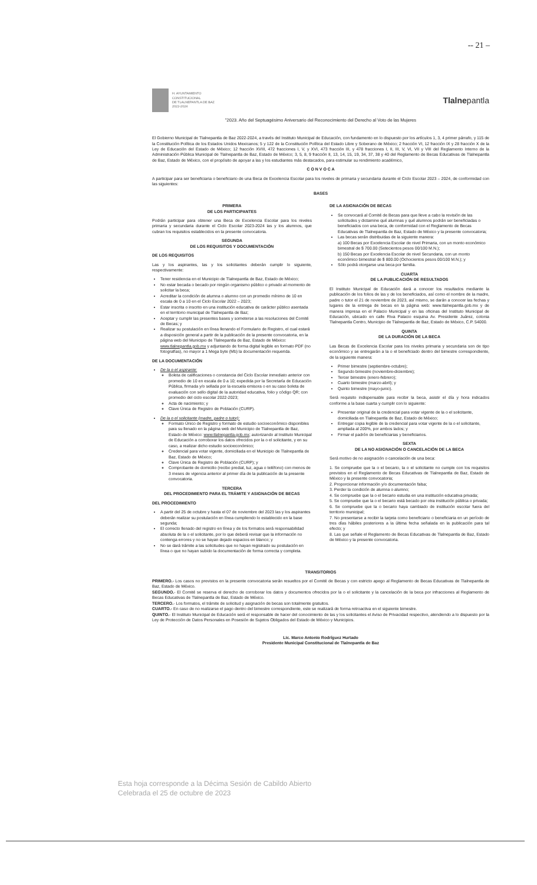-- 21 –
H. AYUNTAMIENTO
CONSTITUCIONAL
DE TLALNEPANTLA DE BAZ
2022-2024
Tlalnepantla
"2023. Año del Septuagésimo Aniversario del Reconocimiento del Derecho al Voto de las Mujeres
El Gobierno Municipal de Tlalnepantla de Baz 2022-2024, a través del Instituto Municipal de Educación, con fundamento en lo dispuesto por los artículos 1, 3, 4 primer párrafo, y 115 de la Constitución Política de los Estados Unidos Mexicanos; 5 y 122 de la Constitución Política del Estado Libre y Soberano de México; 2 fracción VI, 12 fracción IX y 28 fracción X de la Ley de Educación del Estado de México; 12 fracción XVIII, 472 fracciones I, V, y XVI, 473 fracción III, y 478 fracciones I, II, III, V, VI, VII y VIII del Reglamento Interno de la Administración Pública Municipal de Tlalnepantla de Baz, Estado de México; 3, 5, 8, 9 fracción II, 13, 14, 15, 19, 34, 37, 38 y 40 del Reglamento de Becas Educativas de Tlalnepantla de Baz, Estado de México, con el propósito de apoyar a las y los estudiantes más destacados, para estimular su rendimiento académico,
C O N V O C A
A participar para ser beneficiaria o beneficiario de una Beca de Excelencia Escolar para los niveles de primaria y secundaria durante el Ciclo Escolar 2023 – 2024, de conformidad con las siguientes:
BASES
PRIMERA
DE LOS PARTICIPANTES
Podrán participar para obtener una Beca de Excelencia Escolar para los niveles primaria y secundaria durante el Ciclo Escolar 2023-2024 las y los alumnos, que cubran los requisitos establecidos en la presente convocatoria.
SEGUNDA
DE LOS REQUISITOS Y DOCUMENTACIÓN
DE LOS REQUISITOS
Las y los aspirantes, las y los solicitantes deberán cumplir lo siguiente, respectivamente:
Tener residencia en el Municipio de Tlalnepantla de Baz, Estado de México;
No estar becada o becado por ningún organismo público o privado al momento de solicitar la beca;
Acreditar la condición de alumna o alumno con un promedio mínimo de 10 en escala de 0 a 10 en el Ciclo Escolar 2022 – 2023;
Estar inscrita o inscrito en una institución educativa de carácter público asentada en el territorio municipal de Tlalnepantla de Baz;
Aceptar y cumplir las presentes bases y someterse a las resoluciones del Comité de Becas; y
Realizar su postulación en línea llenando el Formulario de Registro, el cual estará a disposición general a partir de la publicación de la presente convocatoria, en la página web del Municipio de Tlalnepantla de Baz, Estado de México: www.tlalnepantla.gob.mx y adjuntando de forma digital legible en formato PDF (no fotografías), no mayor a 1 Mega byte (Mb) la documentación requerida.
DE LA DOCUMENTACIÓN
De la o el aspirante:
Boleta de calificaciones o constancia del Ciclo Escolar inmediato anterior con promedio de 10 en escala de 0 a 10; expedida por la Secretaría de Educación Pública, firmada y/o sellada por la escuela emisora o en su caso boleta de evaluación con sello digital de la autoridad educativa, folio y código QR; con promedio del ciclo escolar 2022-2023;
Acta de nacimiento; y
Clave Única de Registro de Población (CURP).
De la o el solicitante (madre, padre o tutor):
Formato Único de Registro y formato de estudio socioeconómico disponibles para su llenado en la página web del Municipio de Tlalnepantla de Baz, Estado de México: www.tlalnepantla.gob.mx; autorizando al Instituto Municipal de Educación a corroborar los datos ofrecidos por la o el solicitante, y en su caso, a realizar dicho estudio socioeconómico;
Credencial para votar vigente, domiciliada en el Municipio de Tlalnepantla de Baz, Estado de México;
Clave Única de Registro de Población (CURP); y
Comprobante de domicilio (recibo predial, luz, agua o teléfono) con menos de 3 meses de vigencia anterior al primer día de la publicación de la presente convocatoria.
TERCERA
DEL PROCEDIMIENTO PARA EL TRÁMITE Y ASIGNACIÓN DE BECAS
DEL PROCEDIMIENTO
A partir del 25 de octubre y hasta el 07 de noviembre del 2023 las y los aspirantes deberán realizar su postulación en línea cumpliendo lo establecido en la base segunda;
El correcto llenado del registro en línea y de los formatos será responsabilidad absoluta de la o el solicitante, por lo que deberá revisar que la información no contenga errores y no se hayan dejado espacios en blanco; y
No se dará trámite a las solicitudes que no hayan registrado su postulación en línea o que no hayan subido la documentación de forma correcta y completa.
DE LA ASIGNACIÓN DE BECAS
Se convocará al Comité de Becas para que lleve a cabo la revisión de las solicitudes y dictamine qué alumnas y qué alumnos podrán ser beneficiadas o beneficiados con una beca, de conformidad con el Reglamento de Becas Educativas de Tlalnepantla de Baz, Estado de México y la presente convocatoria;
Las becas serán distribuidas de la siguiente manera:
a) 100 Becas por Excelencia Escolar de nivel Primaria, con un monto económico bimestral de $ 700.00 (Setecientos pesos 00/100 M.N.);
b) 150 Becas por Excelencia Escolar de nivel Secundaria, con un monto económico bimestral de $ 800.00 (Ochocientos pesos 00/100 M.N.); y
Sólo podrá otorgarse una beca por familia.
CUARTA
DE LA PUBLICACIÓN DE RESULTADOS
El Instituto Municipal de Educación dará a conocer los resultados mediante la publicación de los folios de las y de los beneficiados, así como el nombre de la madre, padre o tutor el 21 de noviembre de 2023, así mismo, se darán a conocer las fechas y lugares de la entrega de becas en la página web: www.tlalnepantla.gob.mx y de manera impresa en el Palacio Municipal y en las oficinas del Instituto Municipal de Educación, ubicado en calle Riva Palacio esquina Av. Presidente Juárez, colonia Tlalnepantla Centro, Municipio de Tlalnepantla de Baz, Estado de México, C.P. 54000.
QUINTA
DE LA DURACIÓN DE LA BECA
Las Becas de Excelencia Escolar para los niveles primaria y secundaria son de tipo económico y se entregarán a la o el beneficiado dentro del bimestre correspondiente, de la siguiente manera:
Primer bimestre (septiembre-octubre);
Segundo bimestre (noviembre-diciembre);
Tercer bimestre (enero-febrero);
Cuarto bimestre (marzo-abril); y
Quinto bimestre (mayo-junio).
Será requisito indispensable para recibir la beca, asistir el día y hora indicados conforme a la base cuarta y cumplir con lo siguiente:
Presentar original de la credencial para votar vigente de la o el solicitante, domiciliada en Tlalnepantla de Baz, Estado de México;
Entregar copia legible de la credencial para votar vigente de la o el solicitante, ampliada al 200%, por ambos lados; y
Firmar el padrón de beneficiarias y beneficiarios.
SEXTA
DE LA NO ASIGNACIÓN O CANCELACIÓN DE LA BECA
Será motivo de no asignación o cancelación de una beca:
1. Se compruebe que la o el becario, la o el solicitante no cumple con los requisitos previstos en el Reglamento de Becas Educativas de Tlalnepantla de Baz, Estado de México y la presente convocatoria;
2. Proporcionar información y/o documentación falsa;
3. Perder la condición de alumna o alumno;
4. Se compruebe que la o el becario estudia en una institución educativa privada;
5. Se compruebe que la o el becario está becado por otra institución pública o privada;
6. Se compruebe que la o becario haya cambiado de institución escolar fuera del territorio municipal;
7. No presentarse a recibir la tarjeta como beneficiario o beneficiaria en un período de tres días hábiles posteriores a la última fecha señalada en la publicación para tal efecto; y
8. Las que señale el Reglamento de Becas Educativas de Tlalnepantla de Baz, Estado de México y la presente convocatoria.
TRANSITORIOS
PRIMERO.- Los casos no previstos en la presente convocatoria serán resueltos por el Comité de Becas y con estricto apego al Reglamento de Becas Educativas de Tlalnepantla de Baz, Estado de México.
SEGUNDO.- El Comité se reserva el derecho de corroborar los datos y documentos ofrecidos por la o el solicitante y la cancelación de la beca por infracciones al Reglamento de Becas Educativas de Tlalnepantla de Baz, Estado de México.
TERCERO.- Los formatos, el trámite de solicitud y asignación de becas son totalmente gratuitos.
CUARTO.- En caso de no realizarse el pago dentro del bimestre correspondiente, este se realizará de forma retroactiva en el siguiente bimestre.
QUINTO.- El Instituto Municipal de Educación será el responsable de hacer del conocimiento de las y los solicitantes el Aviso de Privacidad respectivo, atendiendo a lo dispuesto por la Ley de Protección de Datos Personales en Posesión de Sujetos Obligados del Estado de México y Municipios.
Lic. Marco Antonio Rodríguez Hurtado
Presidente Municipal Constitucional de Tlalnepantla de Baz
Esta hoja corresponde a la Décima Sesión de Cabildo Abierto
Celebrada el 25 de octubre de 2023